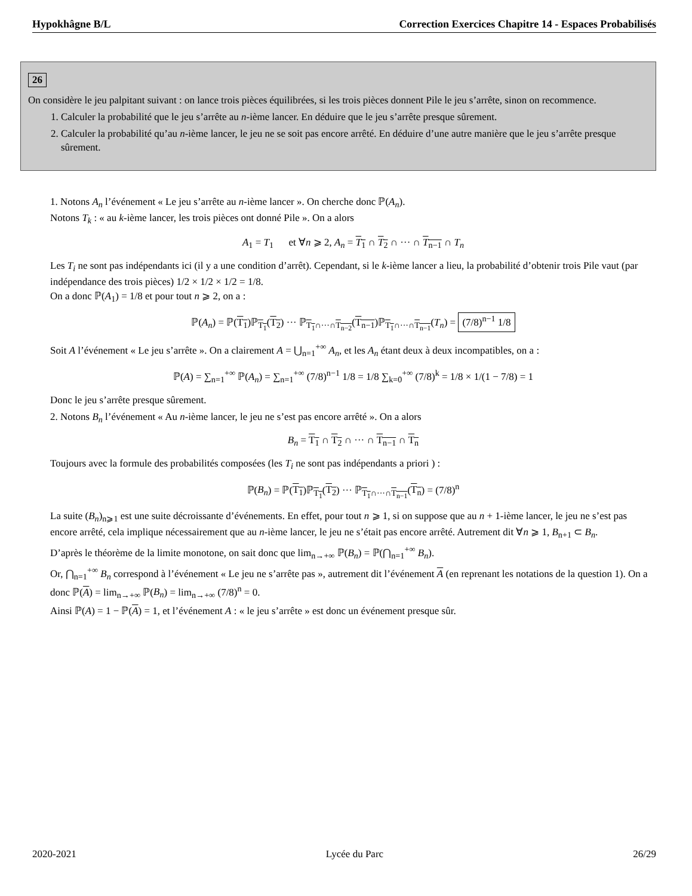Hypokhâgne B/L Correction Exercices Chapitre 14 - Espaces Probabilisés
26
On considère le jeu palpitant suivant : on lance trois pièces équilibrées, si les trois pièces donnent Pile le jeu s’arrête, sinon on recommence.
1. Calculer la probabilité que le jeu s’arrête au n-ième lancer. En déduire que le jeu s’arrête presque sûrement.
2. Calculer la probabilité qu’au n-ième lancer, le jeu ne se soit pas encore arrêté. En déduire d’une autre manière que le jeu s’arrête presque sûrement.
1. Notons A<sub>n</sub> l’événement « Le jeu s’arrête au n-ième lancer ». On cherche donc ℙ(A<sub>n</sub>).
Notons T<sub>k</sub> : « au k-ième lancer, les trois pièces ont donné Pile ». On a alors
A<sub>1</sub> = T<sub>1</sub> et ∀n ⩾ 2, A<sub>n</sub> = T<sub>1</sub> ∩ T<sub>2</sub> ∩ ··· ∩ T<sub>n−1</sub> ∩ T<sub>n</sub>
Les T<sub>i</sub> ne sont pas indépendants ici (il y a une condition d’arrêt). Cependant, si le k-ième lancer a lieu, la probabilité d’obtenir trois Pile vaut (par indépendance des trois pièces) 1/2 × 1/2 × 1/2 = 1/8.
On a donc ℙ(A<sub>1</sub>) = 1/8 et pour tout n ⩾ 2, on a :
ℙ(A<sub>n</sub>) = ℙ(T<sub>1</sub>)ℙ<sub>T<sub>1</sub></sub>(T<sub>2</sub>) ··· ℙ<sub>T<sub>1</sub>∩···∩T<sub>n−2</sub></sub>(T<sub>n−1</sub>)ℙ<sub>T<sub>1</sub>∩···∩T<sub>n−1</sub></sub>(T<sub>n</sub>) = (7/8)<sup>n−1</sup> 1/8
Soit A l’événement « Le jeu s’arrête ». On a clairement A = ⋃<sub>n=1</sub><sup>+∞</sup> A<sub>n</sub>, et les A<sub>n</sub> étant deux à deux incompatibles, on a :
ℙ(A) = ∑<sub>n=1</sub><sup>+∞</sup> ℙ(A<sub>n</sub>) = ∑<sub>n=1</sub><sup>+∞</sup> (7/8)<sup>n−1</sup> 1/8 = 1/8 ∑<sub>k=0</sub><sup>+∞</sup> (7/8)<sup>k</sup> = 1/8 × 1/(1 − 7/8) = 1
Donc le jeu s’arrête presque sûrement.
2. Notons B<sub>n</sub> l’événement « Au n-ième lancer, le jeu ne s’est pas encore arrêté ». On a alors
B<sub>n</sub> = T<sub>1</sub> ∩ T<sub>2</sub> ∩ ··· ∩ T<sub>n−1</sub> ∩ T<sub>n</sub>
Toujours avec la formule des probabilités composées (les T<sub>i</sub> ne sont pas indépendants a priori ) :
ℙ(B<sub>n</sub>) = ℙ(T<sub>1</sub>)ℙ<sub>T<sub>1</sub></sub>(T<sub>2</sub>) ··· ℙ<sub>T<sub>1</sub>∩···∩T<sub>n−1</sub></sub>(T<sub>n</sub>) = (7/8)<sup>n</sup>
La suite (B<sub>n</sub>)<sub>n⩾1</sub> est une suite décroissante d’événements. En effet, pour tout n ⩾ 1, si on suppose que au n + 1-ième lancer, le jeu ne s’est pas encore arrêté, cela implique nécessairement que au n-ième lancer, le jeu ne s’était pas encore arrêté. Autrement dit ∀n ⩾ 1, B<sub>n+1</sub> ⊂ B<sub>n</sub>.
D’après le théorème de la limite monotone, on sait donc que lim<sub>n→+∞</sub> ℙ(B<sub>n</sub>) = ℙ(⋂<sub>n=1</sub><sup>+∞</sup> B<sub>n</sub>).
Or, ⋂<sub>n=1</sub><sup>+∞</sup> B<sub>n</sub> correspond à l’événement « Le jeu ne s’arrête pas », autrement dit l’événement A (en reprenant les notations de la question 1). On a donc ℙ(A) = lim<sub>n→+∞</sub> ℙ(B<sub>n</sub>) = lim<sub>n→+∞</sub> (7/8)<sup>n</sup> = 0.
Ainsi ℙ(A) = 1 − ℙ(A) = 1, et l’événement A : « le jeu s’arrête » est donc un événement presque sûr.
2020-2021 Lycée du Parc 26/29